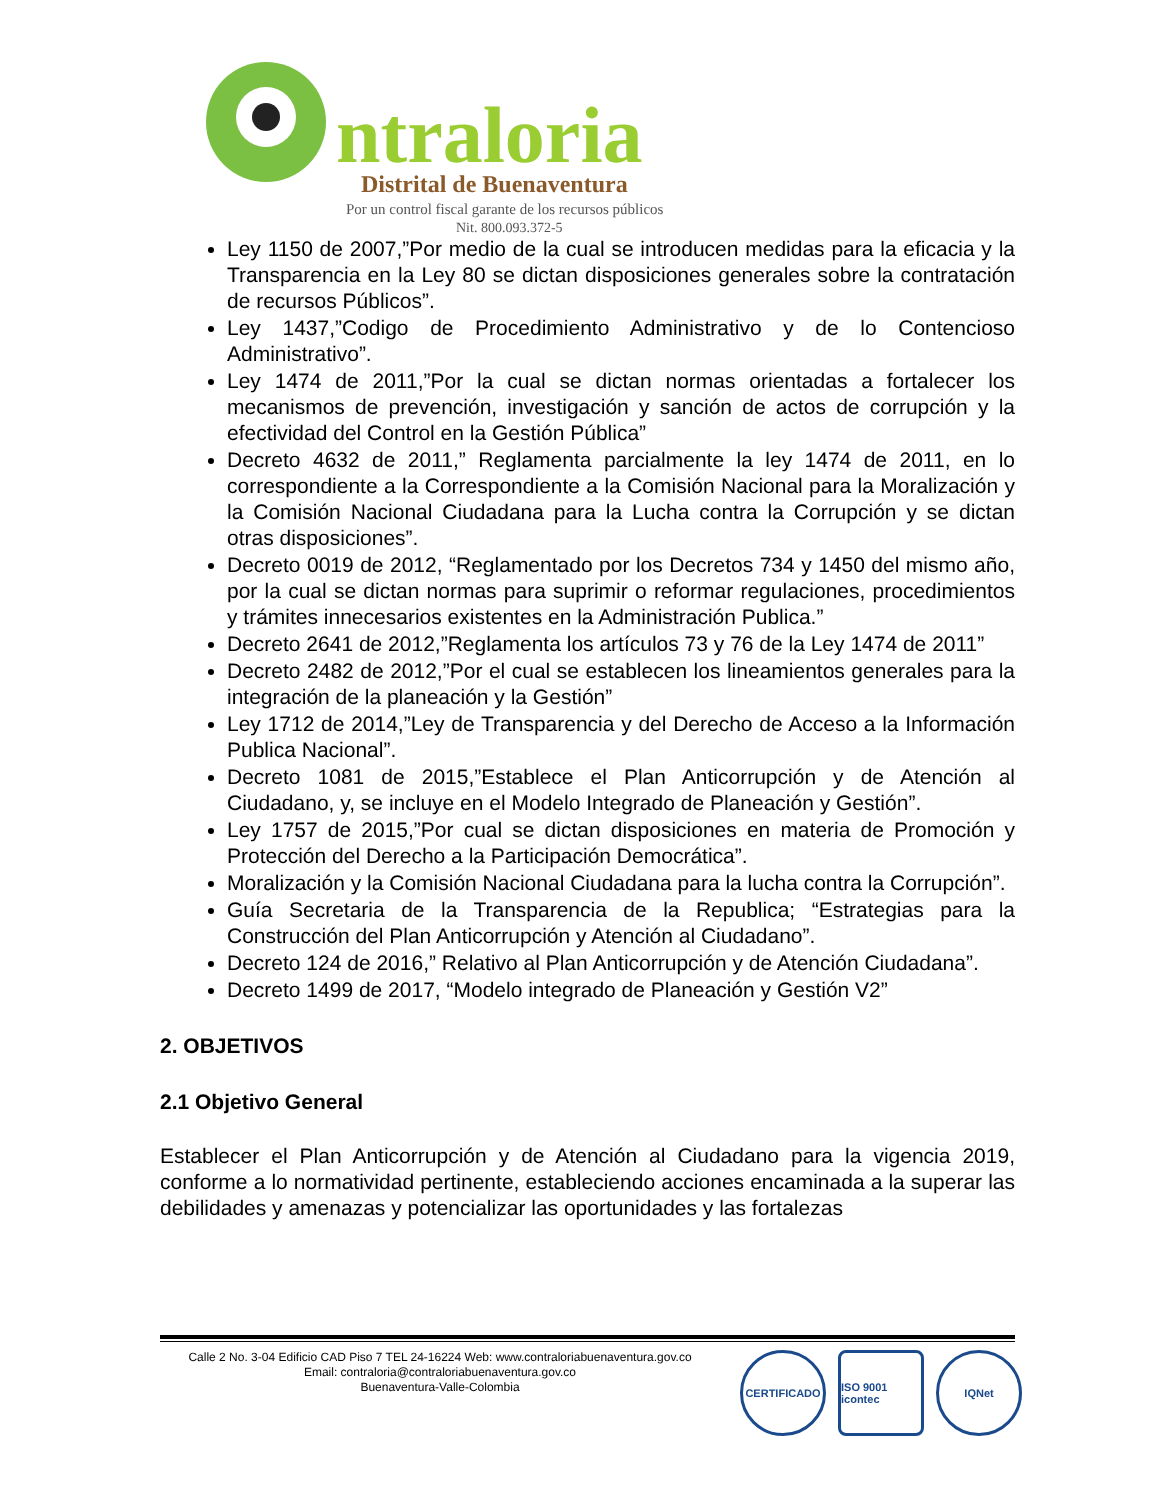ntraloria
Distrital de Buenaventura
Por un control fiscal garante de los recursos públicos
Nit. 800.093.372-5
Ley 1150 de 2007,”Por medio de la cual se introducen medidas para la eficacia y la Transparencia en la Ley 80 se dictan disposiciones generales sobre la contratación de recursos Públicos”.
Ley 1437,”Codigo de Procedimiento Administrativo y de lo Contencioso Administrativo”.
Ley 1474 de 2011,”Por la cual se dictan normas orientadas a fortalecer los mecanismos de prevención, investigación y sanción de actos de corrupción y la efectividad del Control en la Gestión Pública”
Decreto 4632 de 2011,” Reglamenta parcialmente la ley 1474 de 2011, en lo correspondiente a la Correspondiente a la Comisión Nacional para la Moralización y la Comisión Nacional Ciudadana para la Lucha contra la Corrupción y se dictan otras disposiciones”.
Decreto 0019 de 2012, “Reglamentado por los Decretos 734 y 1450 del mismo año, por la cual se dictan normas para suprimir o reformar regulaciones, procedimientos y trámites innecesarios existentes en la Administración Publica.”
Decreto 2641 de 2012,”Reglamenta los artículos 73 y 76 de la Ley 1474 de 2011”
Decreto 2482 de 2012,”Por el cual se establecen los lineamientos generales para la integración de la planeación y la Gestión”
Ley 1712 de 2014,”Ley de Transparencia y del Derecho de Acceso a la Información Publica Nacional”.
Decreto 1081 de 2015,”Establece el Plan Anticorrupción y de Atención al Ciudadano, y, se incluye en el Modelo Integrado de Planeación y Gestión”.
Ley 1757 de 2015,”Por cual se dictan disposiciones en materia de Promoción y Protección del Derecho a la Participación Democrática”.
Moralización y la Comisión Nacional Ciudadana para la lucha contra la Corrupción”.
Guía Secretaria de la Transparencia de la Republica; “Estrategias para la Construcción del Plan Anticorrupción y Atención al Ciudadano”.
Decreto 124 de 2016,” Relativo al Plan Anticorrupción y de Atención Ciudadana”.
Decreto 1499 de 2017, “Modelo integrado de Planeación y Gestión V2”
2. OBJETIVOS
2.1 Objetivo General
Establecer el Plan Anticorrupción y de Atención al Ciudadano para la vigencia 2019, conforme a lo normatividad pertinente, estableciendo acciones encaminada a la superar las debilidades y amenazas y potencializar las oportunidades y las fortalezas
Calle 2 No. 3-04 Edificio CAD Piso 7 TEL 24-16224 Web: www.contraloriabuenaventura.gov.co
Email: contraloria@contraloriabuenaventura.gov.co
Buenaventura-Valle-Colombia
CERTIFICADO ISO 9001 icontec
IQNet